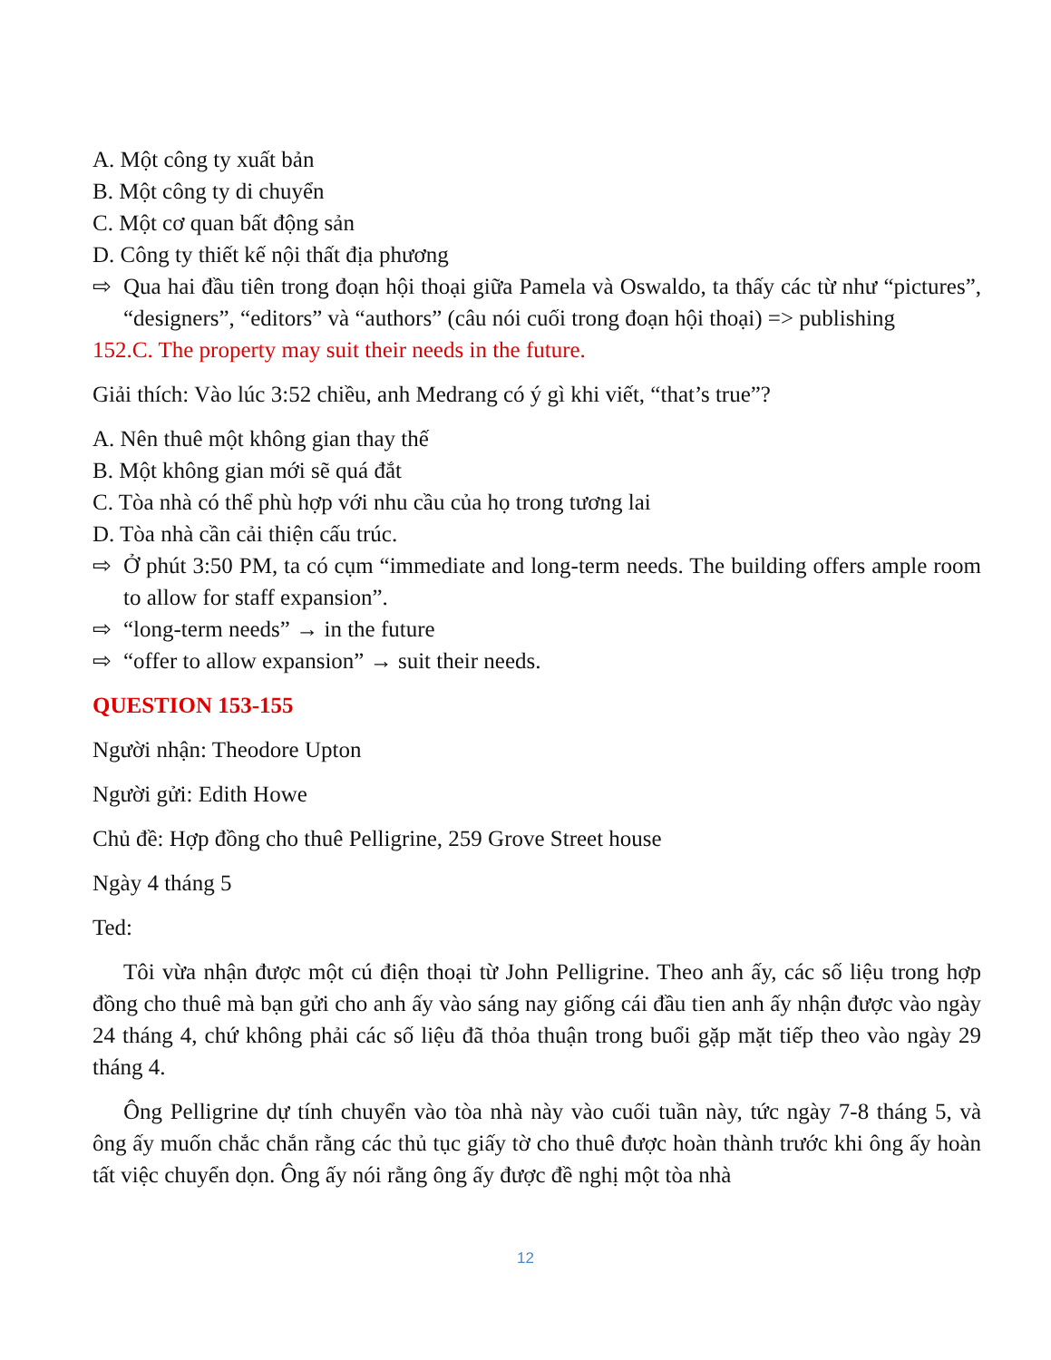A. Một công ty xuất bản
B. Một công ty di chuyển
C. Một cơ quan bất động sản
D. Công ty thiết kế nội thất địa phương
⇨ Qua hai đầu tiên trong đoạn hội thoại giữa Pamela và Oswaldo, ta thấy các từ như “pictures”, “designers”, “editors” và “authors” (câu nói cuối trong đoạn hội thoại) => publishing
152.C. The property may suit their needs in the future.
Giải thích: Vào lúc 3:52 chiều, anh Medrang có ý gì khi viết, “that’s true”?
A. Nên thuê một không gian thay thế
B. Một không gian mới sẽ quá đắt
C. Tòa nhà có thể phù hợp với nhu cầu của họ trong tương lai
D. Tòa nhà cần cải thiện cấu trúc.
⇨ Ở phút 3:50 PM, ta có cụm “immediate and long-term needs. The building offers ample room to allow for staff expansion”.
⇨ “long-term needs” → in the future
⇨ “offer to allow expansion” → suit their needs.
QUESTION 153-155
Người nhận: Theodore Upton
Người gửi: Edith Howe
Chủ đề: Hợp đồng cho thuê Pelligrine, 259 Grove Street house
Ngày 4 tháng 5
Ted:
Tôi vừa nhận được một cú điện thoại từ John Pelligrine. Theo anh ấy, các số liệu trong hợp đồng cho thuê mà bạn gửi cho anh ấy vào sáng nay giống cái đầu tien anh ấy nhận được vào ngày 24 tháng 4, chứ không phải các số liệu đã thỏa thuận trong buổi gặp mặt tiếp theo vào ngày 29 tháng 4.
Ông Pelligrine dự tính chuyển vào tòa nhà này vào cuối tuần này, tức ngày 7-8 tháng 5, và ông ấy muốn chắc chắn rằng các thủ tục giấy tờ cho thuê được hoàn thành trước khi ông ấy hoàn tất việc chuyển dọn. Ông ấy nói rằng ông ấy được đề nghị một tòa nhà
12